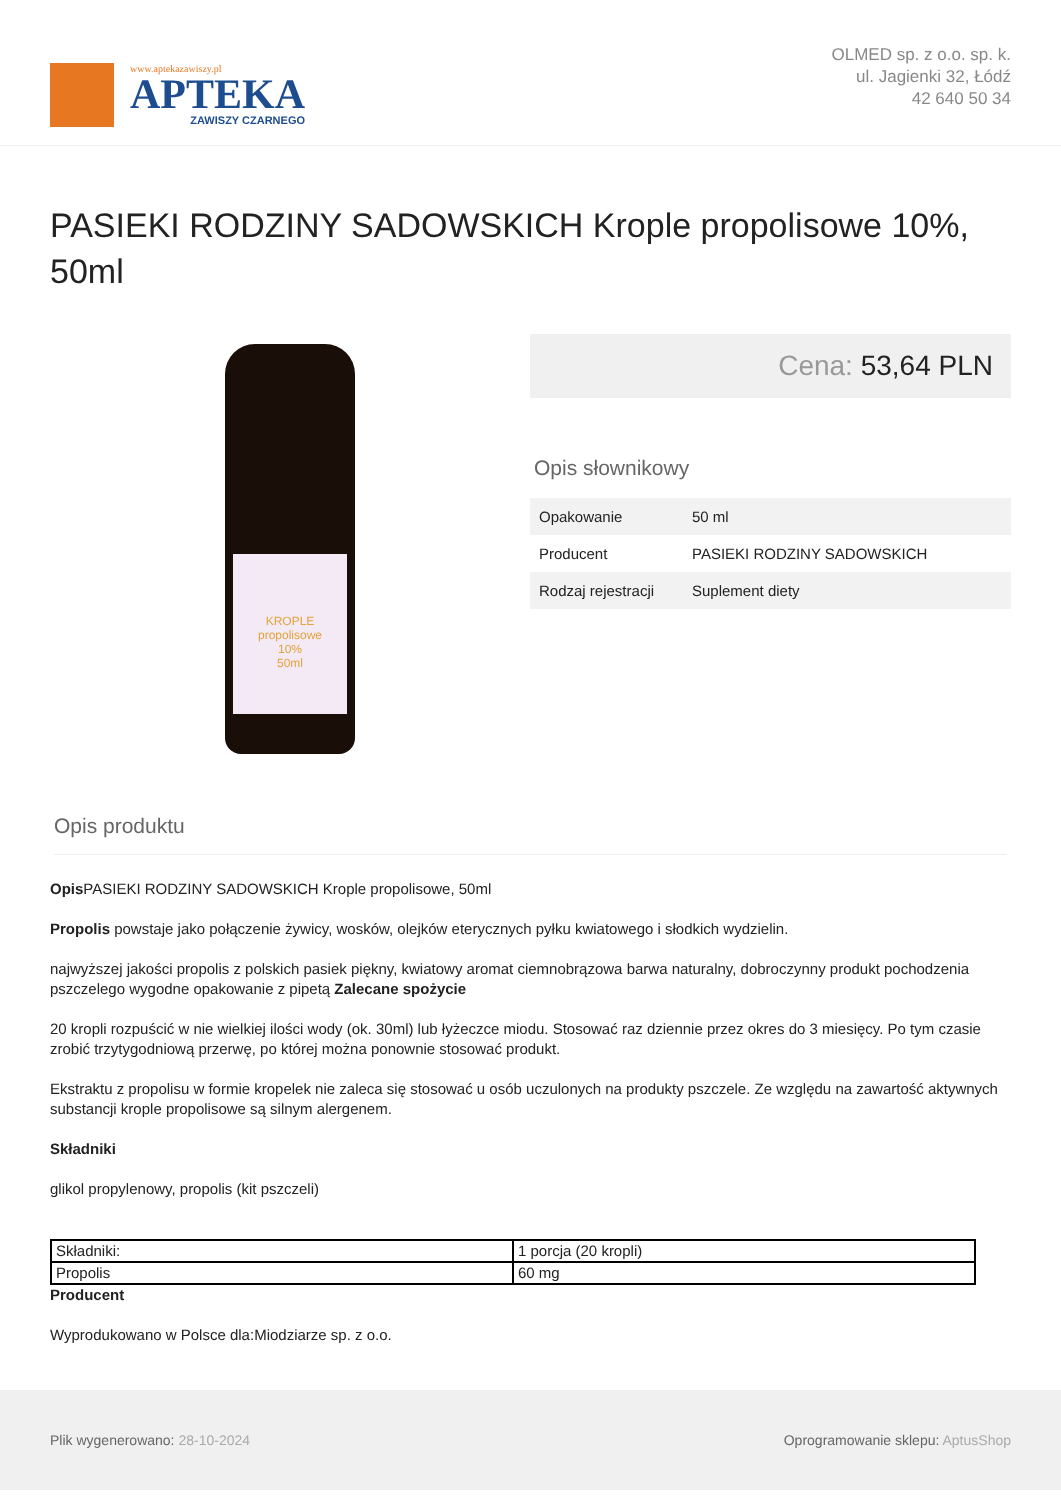www.aptekazawiszy.pl
APTEKA
ZAWISZY CZARNEGO
OLMED sp. z o.o. sp. k.
ul. Jagienki 32, Łódź
42 640 50 34
PASIEKI RODZINY SADOWSKICH Krople propolisowe 10%, 50ml
KROPLE propolisowe
10%
50ml
Cena: 53,64 PLN
Opis słownikowy
| Opakowanie | 50 ml |
| Producent | PASIEKI RODZINY SADOWSKICH |
| Rodzaj rejestracji | Suplement diety |
Opis produktu
Opis PASIEKI RODZINY SADOWSKICH Krople propolisowe, 50ml
Propolis powstaje jako połączenie żywicy, wosków, olejków eterycznych pyłku kwiatowego i słodkich wydzielin.
najwyższej jakości propolis z polskich pasiek piękny, kwiatowy aromat ciemnobrązowa barwa naturalny, dobroczynny produkt pochodzenia pszczelego wygodne opakowanie z pipetą Zalecane spożycie
20 kropli rozpuścić w nie wielkiej ilości wody (ok. 30ml) lub łyżeczce miodu. Stosować raz dziennie przez okres do 3 miesięcy. Po tym czasie zrobić trzytygodniową przerwę, po której można ponownie stosować produkt.
Ekstraktu z propolisu w formie kropelek nie zaleca się stosować u osób uczulonych na produkty pszczele. Ze względu na zawartość aktywnych substancji krople propolisowe są silnym alergenem.
Składniki
glikol propylenowy, propolis (kit pszczeli)
| Składniki: | 1 porcja (20 kropli) |
| Propolis | 60 mg |
Producent
Wyprodukowano w Polsce dla:Miodziarze sp. z o.o.
Plik wygenerowano: 28-10-2024
Oprogramowanie sklepu: AptusShop